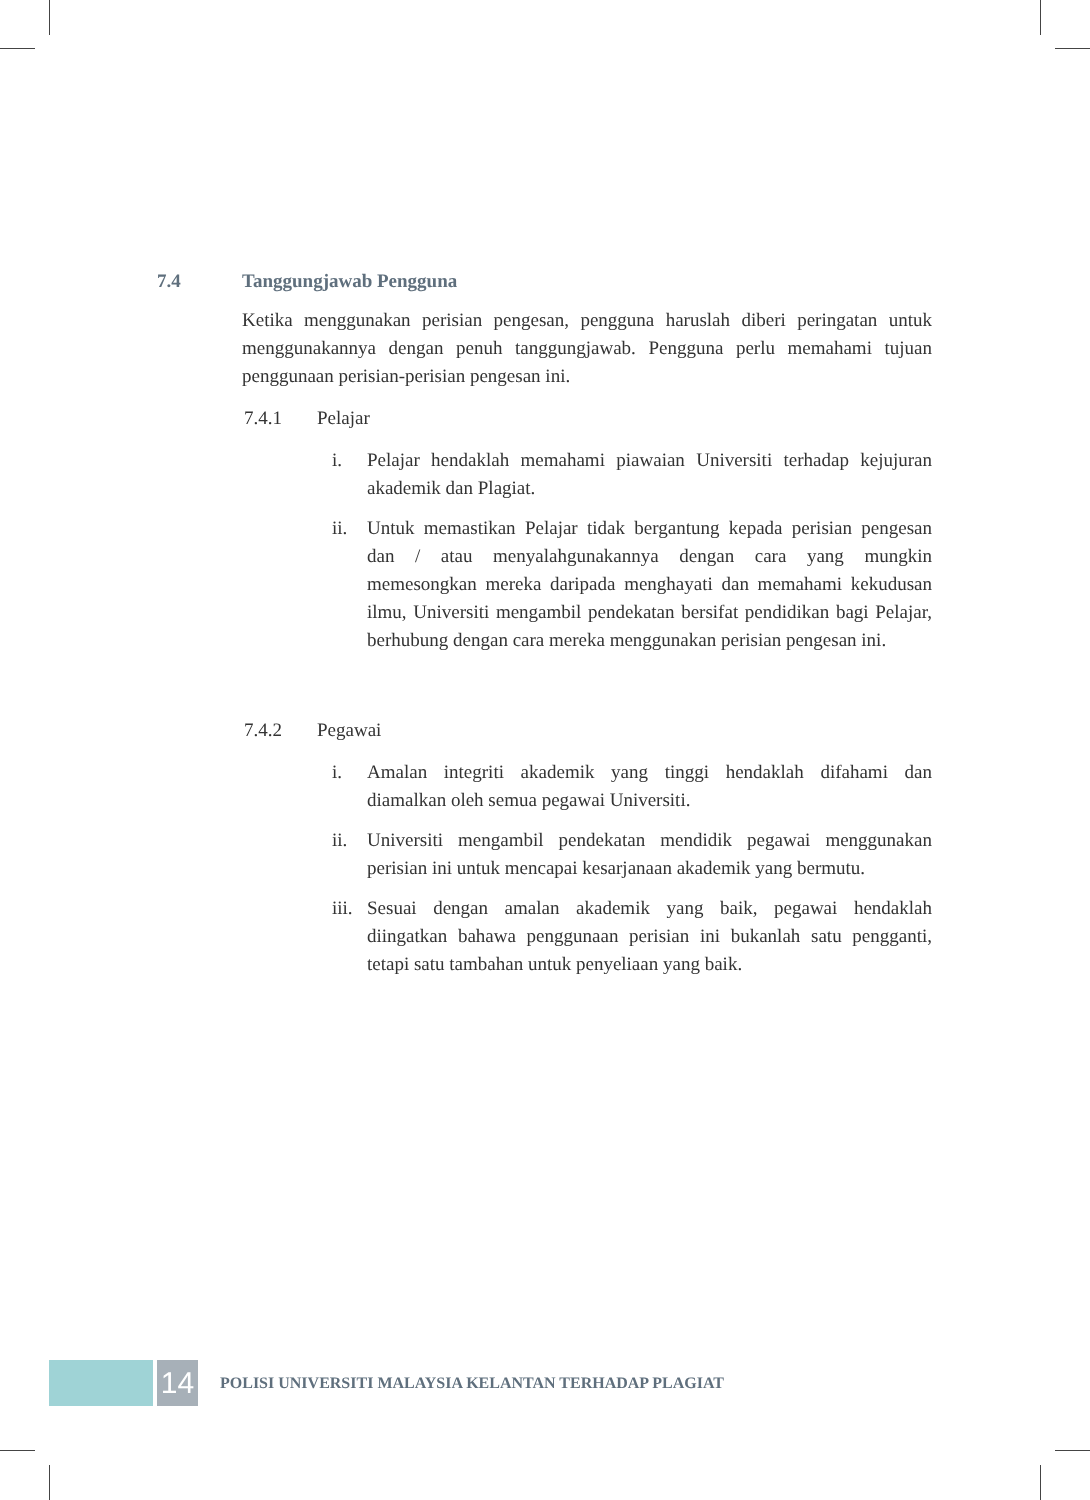7.4 Tanggungjawab Pengguna
Ketika menggunakan perisian pengesan, pengguna haruslah diberi peringatan untuk menggunakannya dengan penuh tanggungjawab. Pengguna perlu memahami tujuan penggunaan perisian-perisian pengesan ini.
7.4.1 Pelajar
i. Pelajar hendaklah memahami piawaian Universiti terhadap kejujuran akademik dan Plagiat.
ii. Untuk memastikan Pelajar tidak bergantung kepada perisian pengesan dan / atau menyalahgunakannya dengan cara yang mungkin memesongkan mereka daripada menghayati dan memahami kekudusan ilmu, Universiti mengambil pendekatan bersifat pendidikan bagi Pelajar, berhubung dengan cara mereka menggunakan perisian pengesan ini.
7.4.2 Pegawai
i. Amalan integriti akademik yang tinggi hendaklah difahami dan diamalkan oleh semua pegawai Universiti.
ii. Universiti mengambil pendekatan mendidik pegawai menggunakan perisian ini untuk mencapai kesarjanaan akademik yang bermutu.
iii.
Sesuai dengan amalan akademik yang baik, pegawai hendaklah diingatkan bahawa penggunaan perisian ini bukanlah satu pengganti, tetapi satu tambahan untuk penyeliaan yang baik.
14
POLISI UNIVERSITI MALAYSIA KELANTAN TERHADAP PLAGIAT